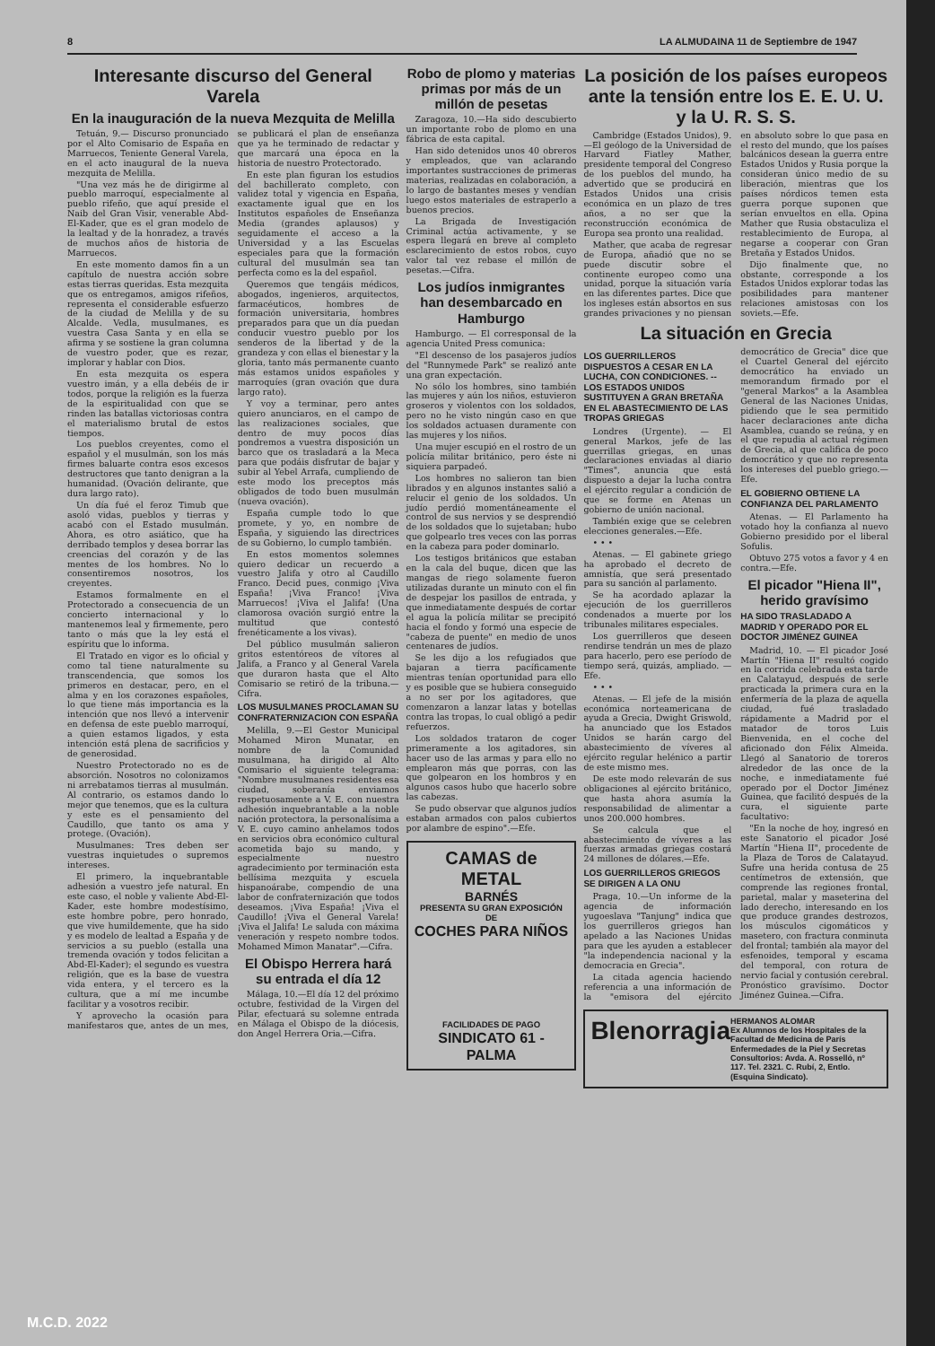8 LA ALMUDAINA 11 de Septiembre de 1947
Interesante discurso del General Varela
En la inauguración de la nueva Mezquita de Melilla
Tetuán, 9.— Discurso pronunciado por el Alto Comisario de España en Marruecos, Teniente General Varela, en el acto inaugural de la nueva mezquita de Melilla.
"Una vez más he de dirigirme al pueblo marroquí, especialmente al pueblo rifeño, que aquí preside el Naib del Gran Visir, venerable Abd-El-Kader, que es el gran modelo de la lealtad y de la honradez, a través de muchos años de historia de Marruecos.
En este momento damos fin a un capítulo de nuestra acción sobre estas tierras queridas. Esta mezquita que os entregamos, amigos rifeños, representa el considerable esfuerzo de la ciudad de Melilla y de su Alcalde. Vedla, musulmanes, es vuestra Casa Santa y en ella se afirma y se sostiene la gran columna de vuestro poder, que es rezar, implorar y hablar con Dios.
En esta mezquita os espera vuestro imán, y a ella debéis de ir todos, porque la religión es la fuerza de la espiritualidad con que se rinden las batallas victoriosas contra el materialismo brutal de estos tiempos.
Los pueblos creyentes, como el español y el musulmán, son los más firmes baluarte contra esos excesos destructores que tanto denigran a la humanidad. (Ovación delirante, que dura largo rato).
Un día fué el feroz Timub que asoló vidas, pueblos y tierras y acabó con el Estado musulmán. Ahora, es otro asiático, que ha derribado templos y desea borrar las creencias del corazón y de las mentes de los hombres. No lo consentiremos nosotros, los creyentes.
Estamos formalmente en el Protectorado a consecuencia de un concierto internacional y lo mantenemos leal y firmemente, pero tanto o más que la ley está el espíritu que lo informa.
El Tratado en vigor es lo oficial y como tal tiene naturalmente su transcendencia, que somos los primeros en destacar, pero, en el alma y en los corazones españoles, lo que tiene más importancia es la intención que nos llevó a intervenir en defensa de este pueblo marroquí, a quien estamos ligados, y esta intención está plena de sacrificios y de generosidad.
Nuestro Protectorado no es de absorción. Nosotros no colonizamos ni arrebatamos tierras al musulmán. Al contrario, os estamos dando lo mejor que tenemos, que es la cultura y este es el pensamiento del Caudillo, que tanto os ama y protege. (Ovación).
Musulmanes: Tres deben ser vuestras inquietudes o supremos intereses.
El primero, la inquebrantable adhesión a vuestro jefe natural. En este caso, el noble y valiente Abd-El-Kader, este hombre modestísimo, este hombre pobre, pero honrado, que vive humildemente, que ha sido y es modelo de lealtad a España y de servicios a su pueblo (estalla una tremenda ovación y todos felicitan a Abd-El-Kader); el segundo es vuestra religión, que es la base de vuestra vida entera, y el tercero es la cultura, que a mí me incumbe facilitar y a vosotros recibir.
Y aprovecho la ocasión para manifestaros que, antes de un mes, se publicará el plan de enseñanza que ya he terminado de redactar y que marcará una época en la historia de nuestro Protectorado.
En este plan figuran los estudios del bachillerato completo, con validez total y vigencia en España, exactamente igual que en los Institutos españoles de Enseñanza Media (grandes aplausos) y seguidamente el acceso a la Universidad y a las Escuelas especiales para que la formación cultural del musulmán sea tan perfecta como es la del español.
Queremos que tengáis médicos, abogados, ingenieros, arquitectos, farmacéuticos, hombres de formación universitaria, hombres preparados para que un día puedan conducir vuestro pueblo por los senderos de la libertad y de la grandeza y con ellas el bienestar y la gloria, tanto más permanente cuanto más estamos unidos españoles y marroquíes (gran ovación que dura largo rato).
Y voy a terminar, pero antes quiero anunciaros, en el campo de las realizaciones sociales, que dentro de muy pocos días pondremos a vuestra disposición un barco que os trasladará a la Meca para que podáis disfrutar de bajar y subir al Yebel Arrafa, cumpliendo de este modo los preceptos más obligados de todo buen musulmán (nueva ovación).
España cumple todo lo que promete, y yo, en nombre de España, y siguiendo las directrices de su Gobierno, lo cumplo también.
En estos momentos solemnes quiero dedicar un recuerdo a vuestro Jalifa y otro al Caudillo Franco. Decid pues, conmigo ¡Viva España! ¡Viva Franco! ¡Viva Marruecos! ¡Viva el Jalifa! (Una clamorosa ovación surgió entre la multitud que contestó frenéticamente a los vivas).
Del público musulmán salieron gritos estentóreos de vítores al Jalifa, a Franco y al General Varela que duraron hasta que el Alto Comisario se retiró de la tribuna.—Cifra.
LOS MUSULMANES PROCLAMAN SU CONFRATERNIZACION CON ESPAÑA
Melilla, 9.—El Gestor Municipal Mohamed Miron Munatar, en nombre de la Comunidad musulmana, ha dirigido al Alto Comisario el siguiente telegrama: "Nombre musulmanes residentes esa ciudad, soberanía enviamos respetuosamente a V. E. con nuestra adhesión inquebrantable a la noble nación protectora, la personalísima a V. E. cuyo camino anhelamos todos en servicios obra económico cultural acometida bajo su mando, y especialmente nuestro agradecimiento por terminación esta bellísima mezquita y escuela hispanoárabe, compendio de una labor de confraternización que todos deseamos. ¡Viva España! ¡Viva el Caudillo! ¡Viva el General Varela! ¡Viva el Jalifa! Le saluda con máxima veneración y respeto nombre todos. Mohamed Mimon Manatar".—Cifra.
El Obispo Herrera hará su entrada el día 12
Málaga, 10.—El día 12 del próximo octubre, festividad de la Virgen del Pilar, efectuará su solemne entrada en Málaga el Obispo de la diócesis, don Angel Herrera Oria.—Cifra.
Robo de plomo y materias primas por más de un millón de pesetas
Zaragoza, 10.—Ha sido descubierto un importante robo de plomo en una fábrica de esta capital.
Han sido detenidos unos 40 obreros y empleados, que van aclarando importantes sustracciones de primeras materias, realizadas en colaboración, a lo largo de bastantes meses y vendían luego estos materiales de estraperlo a buenos precios.
La Brigada de Investigación Criminal actúa activamente, y se espera llegará en breve al completo esclarecimiento de estos robos, cuyo valor tal vez rebase el millón de pesetas.—Cifra.
Los judíos inmigrantes han desembarcado en Hamburgo
Hamburgo. — El corresponsal de la agencia United Press comunica:
"El descenso de los pasajeros judíos del "Runnymede Park" se realizó ante una gran expectación.
No sólo los hombres, sino también las mujeres y aún los niños, estuvieron groseros y violentos con los soldados, pero no he visto ningún caso en que los soldados actuasen duramente con las mujeres y los niños.
Una mujer escupió en el rostro de un policía militar británico, pero éste ni siquiera parpadeó.
Los hombres no salieron tan bien librados y en algunos instantes salió a relucir el genio de los soldados. Un judío perdió momentáneamente el control de sus nervios y se desprendió de los soldados que lo sujetaban; hubo que golpearlo tres veces con las porras en la cabeza para poder dominarlo.
Los testigos británicos que estaban en la cala del buque, dicen que las mangas de riego solamente fueron utilizadas durante un minuto con el fin de despejar los pasillos de entrada, y que inmediatamente después de cortar el agua la policía militar se precipitó hacia el fondo y formó una especie de "cabeza de puente" en medio de unos centenares de judíos.
Se les dijo a los refugiados que bajaran a tierra pacíficamente mientras tenían oportunidad para ello y es posible que se hubiera conseguido a no ser por los agitadores, que comenzaron a lanzar latas y botellas contra las tropas, lo cual obligó a pedir refuerzos.
Los soldados trataron de coger primeramente a los agitadores, sin hacer uso de las armas y para ello no emplearon más que porras, con las que golpearon en los hombros y en algunos casos hubo que hacerlo sobre las cabezas.
Se pudo observar que algunos judíos estaban armados con palos cubiertos por alambre de espino".—Efe.
CAMAS de METAL
BARNÉS
PRESENTA SU GRAN EXPOSICIÓN DE
COCHES PARA NIÑOS
FACILIDADES DE PAGO
SINDICATO 61 - PALMA
La posición de los países europeos ante la tensión entre los E. E. U. U. y la U. R. S. S.
Cambridge (Estados Unidos), 9.—El geólogo de la Universidad de Harvard Fiatley Mather, presidente temporal del Congreso de los pueblos del mundo, ha advertido que se producirá en Estados Unidos una crisis económica en un plazo de tres años, a no ser que la reconstrucción económica de Europa sea pronto una realidad.
Mather, que acaba de regresar de Europa, añadió que no se puede discutir sobre el continente europeo como una unidad, porque la situación varía en las diferentes partes. Dice que los ingleses están absortos en sus grandes privaciones y no piensan en absoluto sobre lo que pasa en el resto del mundo, que los países balcánicos desean la guerra entre Estados Unidos y Rusia porque la consideran único medio de su liberación, mientras que los países nórdicos temen esta guerra porque suponen que serían envueltos en ella. Opina Mather que Rusia obstaculiza el restablecimiento de Europa, al negarse a cooperar con Gran Bretaña y Estados Unidos.
Dijo finalmente que, no obstante, corresponde a los Estados Unidos explorar todas las posibilidades para mantener relaciones amistosas con los soviets.—Efe.
La situación en Grecia
LOS GUERRILLEROS DISPUESTOS A CESAR EN LA LUCHA, CON CONDICIONES. -- LOS ESTADOS UNIDOS SUSTITUYEN A GRAN BRETAÑA EN EL ABASTECIMIENTO DE LAS TROPAS GRIEGAS
Londres (Urgente). — El general Markos, jefe de las guerrillas griegas, en unas declaraciones enviadas al diario "Times", anuncia que está dispuesto a dejar la lucha contra el ejército regular a condición de que se forme en Atenas un gobierno de unión nacional.
También exige que se celebren elecciones generales.—Efe.
• • •
Atenas. — El gabinete griego ha aprobado el decreto de amnistía, que será presentado para su sanción al parlamento.
Se ha acordado aplazar la ejecución de los guerrilleros condenados a muerte por los tribunales militares especiales.
Los guerrilleros que deseen rendirse tendrán un mes de plazo para hacerlo, pero ese período de tiempo será, quizás, ampliado. — Efe.
• • •
Atenas. — El jefe de la misión económica norteamericana de ayuda a Grecia, Dwight Griswold, ha anunciado que los Estados Unidos se harán cargo del abastecimiento de víveres al ejército regular helénico a partir de este mismo mes.
De este modo relevarán de sus obligaciones al ejército británico, que hasta ahora asumía la responsabilidad de alimentar a unos 200.000 hombres.
Se calcula que el abastecimiento de víveres a las fuerzas armadas griegas costará 24 millones de dólares.—Efe.
LOS GUERRILLEROS GRIEGOS SE DIRIGEN A LA ONU
Praga, 10.—Un informe de la agencia de información yugoeslava "Tanjung" indica que los guerrilleros griegos han apelado a las Naciones Unidas para que les ayuden a establecer "la independencia nacional y la democracia en Grecia".
La citada agencia haciendo referencia a una información de la "emisora del ejército democrático de Grecia" dice que el Cuartel General del ejército democrático ha enviado un memorandum firmado por el "general Markos" a la Asamblea General de las Naciones Unidas, pidiendo que le sea permitido hacer declaraciones ante dicha Asamblea, cuando se reúna, y en el que repudia al actual régimen de Grecia, al que califica de poco democrático y que no representa los intereses del pueblo griego.—Efe.
EL GOBIERNO OBTIENE LA CONFIANZA DEL PARLAMENTO
Atenas. — El Parlamento ha votado hoy la confianza al nuevo Gobierno presidido por el liberal Sofulis.
Obtuvo 275 votos a favor y 4 en contra.—Efe.
El picador "Hiena II", herido gravísimo
HA SIDO TRASLADADO A MADRID Y OPERADO POR EL DOCTOR JIMÉNEZ GUINEA
Madrid, 10. — El picador José Martín "Hiena II" resultó cogido en la corrida celebrada esta tarde en Calatayud, después de serle practicada la primera cura en la enfermería de la plaza de aquella ciudad, fué trasladado rápidamente a Madrid por el matador de toros Luis Bienvenida, en el coche del aficionado don Félix Almeida. Llegó al Sanatorio de toreros alrededor de las once de la noche, e inmediatamente fué operado por el Doctor Jiménez Guinea, que facilitó después de la cura, el siguiente parte facultativo:
"En la noche de hoy, ingresó en este Sanatorio el picador José Martín "Hiena II", procedente de la Plaza de Toros de Calatayud. Sufre una herida contusa de 25 centímetros de extensión, que comprende las regiones frontal, parietal, malar y maseterina del lado derecho, interesando en los que produce grandes destrozos, los músculos cigomáticos y masetero, con fractura conminuta del frontal; también ala mayor del esfenoides, temporal y escama del temporal, con rotura de nervio facial y contusión cerebral. Pronóstico gravísimo. Doctor Jiménez Guinea.—Cifra.
Blenorragia
HERMANOS ALOMAR
Ex Alumnos de los Hospitales de la Facultad de Medicina de París
Enfermedades de la Piel y Secretas
Consultorios: Avda. A. Rosselló, nº 117. Tel. 2321. C. Rubí, 2, Entlo. (Esquina Sindicato).
M.C.D. 2022